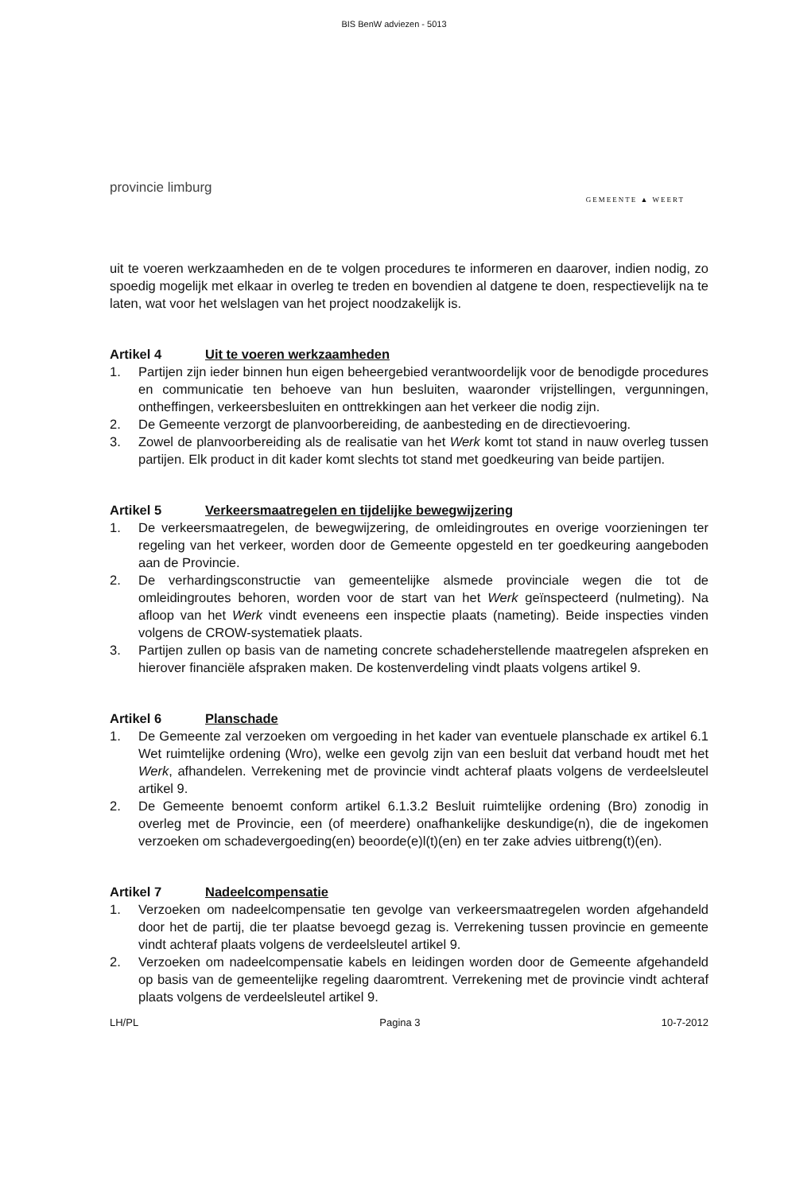BIS BenW adviezen - 5013
provincie limburg
GEMEENTE ▲ WEERT
uit te voeren werkzaamheden en de te volgen procedures te informeren en daarover, indien nodig, zo spoedig mogelijk met elkaar in overleg te treden en bovendien al datgene te doen, respectievelijk na te laten, wat voor het welslagen van het project noodzakelijk is.
Artikel 4 Uit te voeren werkzaamheden
1. Partijen zijn ieder binnen hun eigen beheergebied verantwoordelijk voor de benodigde procedures en communicatie ten behoeve van hun besluiten, waaronder vrijstellingen, vergunningen, ontheffingen, verkeersbesluiten en onttrekkingen aan het verkeer die nodig zijn.
2. De Gemeente verzorgt de planvoorbereiding, de aanbesteding en de directievoering.
3. Zowel de planvoorbereiding als de realisatie van het Werk komt tot stand in nauw overleg tussen partijen. Elk product in dit kader komt slechts tot stand met goedkeuring van beide partijen.
Artikel 5 Verkeersmaatregelen en tijdelijke bewegwijzering
1. De verkeersmaatregelen, de bewegwijzering, de omleidingroutes en overige voorzieningen ter regeling van het verkeer, worden door de Gemeente opgesteld en ter goedkeuring aangeboden aan de Provincie.
2. De verhardingsconstructie van gemeentelijke alsmede provinciale wegen die tot de omleidingroutes behoren, worden voor de start van het Werk geïnspecteerd (nulmeting). Na afloop van het Werk vindt eveneens een inspectie plaats (nameting). Beide inspecties vinden volgens de CROW-systematiek plaats.
3. Partijen zullen op basis van de nameting concrete schadeherstellende maatregelen afspreken en hierover financiële afspraken maken. De kostenverdeling vindt plaats volgens artikel 9.
Artikel 6 Planschade
1. De Gemeente zal verzoeken om vergoeding in het kader van eventuele planschade ex artikel 6.1 Wet ruimtelijke ordening (Wro), welke een gevolg zijn van een besluit dat verband houdt met het Werk, afhandelen. Verrekening met de provincie vindt achteraf plaats volgens de verdeelsleutel artikel 9.
2. De Gemeente benoemt conform artikel 6.1.3.2 Besluit ruimtelijke ordening (Bro) zonodig in overleg met de Provincie, een (of meerdere) onafhankelijke deskundige(n), die de ingekomen verzoeken om schadevergoeding(en) beoorde(e)l(t)(en) en ter zake advies uitbreng(t)(en).
Artikel 7 Nadeelcompensatie
1. Verzoeken om nadeelcompensatie ten gevolge van verkeersmaatregelen worden afgehandeld door het de partij, die ter plaatse bevoegd gezag is. Verrekening tussen provincie en gemeente vindt achteraf plaats volgens de verdeelsleutel artikel 9.
2. Verzoeken om nadeelcompensatie kabels en leidingen worden door de Gemeente afgehandeld op basis van de gemeentelijke regeling daaromtrent. Verrekening met de provincie vindt achteraf plaats volgens de verdeelsleutel artikel 9.
LH/PL Pagina 3 10-7-2012